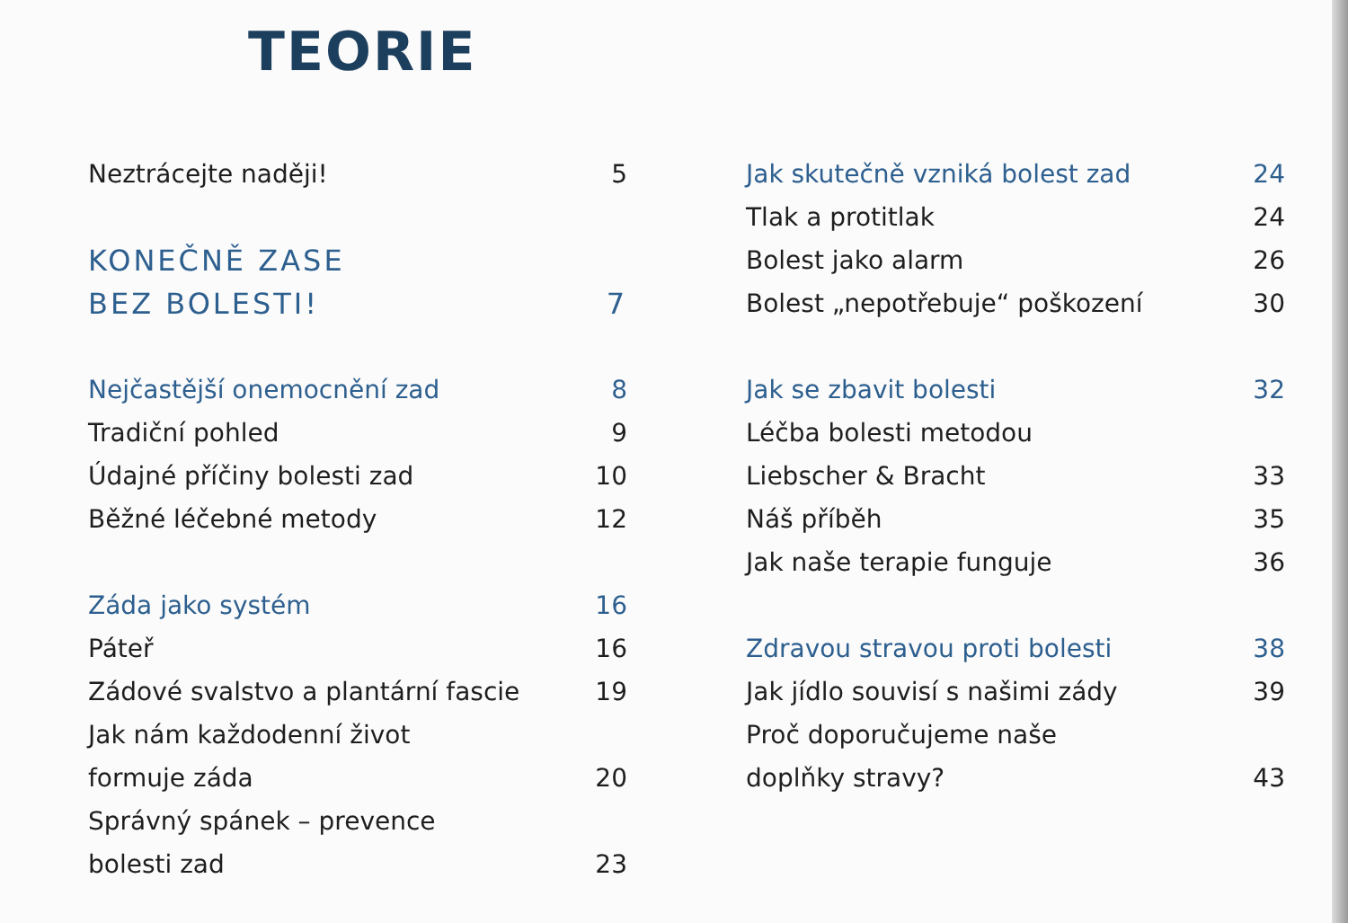TEORIE
Neztrácejte naději! 5
KONEČNĚ ZASE
BEZ BOLESTI! 7
Nejčastější onemocnění zad 8
Tradiční pohled 9
Údajné příčiny bolesti zad 10
Běžné léčebné metody 12
Záda jako systém 16
Páteř 16
Zádové svalstvo a plantární fascie 19
Jak nám každodenní život
formuje záda 20
Správný spánek – prevence
bolesti zad 23
Jak skutečně vzniká bolest zad 24
Tlak a protitlak 24
Bolest jako alarm 26
Bolest „nepotřebuje“ poškození 30
Jak se zbavit bolesti 32
Léčba bolesti metodou
Liebscher & Bracht 33
Náš příběh 35
Jak naše terapie funguje 36
Zdravou stravou proti bolesti 38
Jak jídlo souvisí s našimi zády 39
Proč doporučujeme naše
doplňky stravy? 43